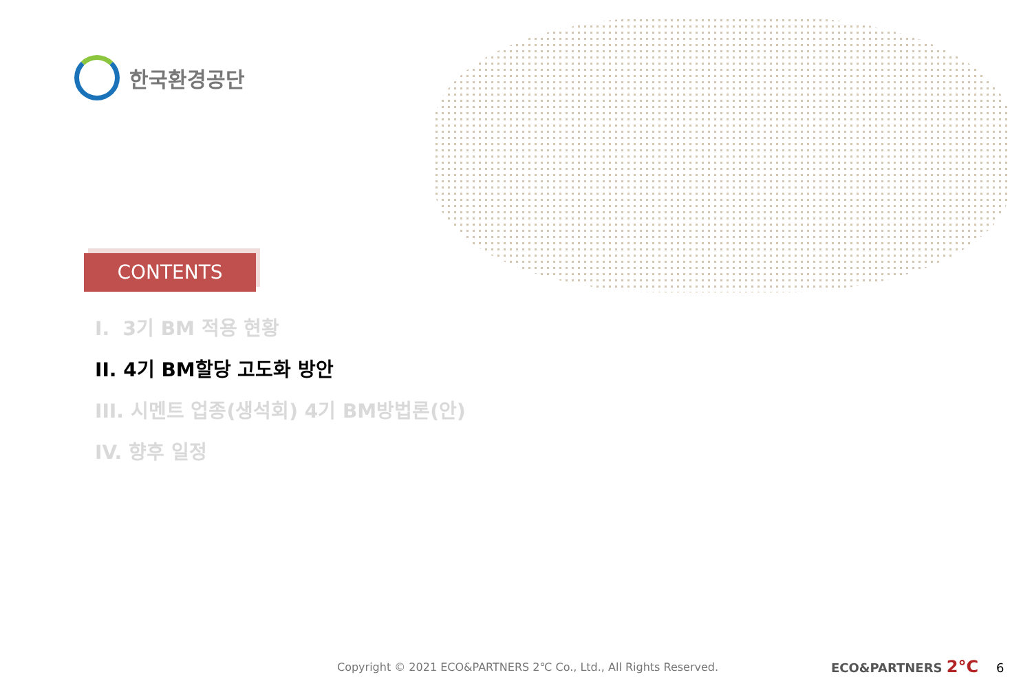한국환경공단
CONTENTS
I. 3기 BM 적용 현황
II. 4기 BM할당 고도화 방안
III. 시멘트 업종(생석회) 4기 BM방법론(안)
IV. 향후 일정
Copyright © 2021 ECO&PARTNERS 2℃ Co., Ltd., All Rights Reserved.
ECO&PARTNERS 2°C 6